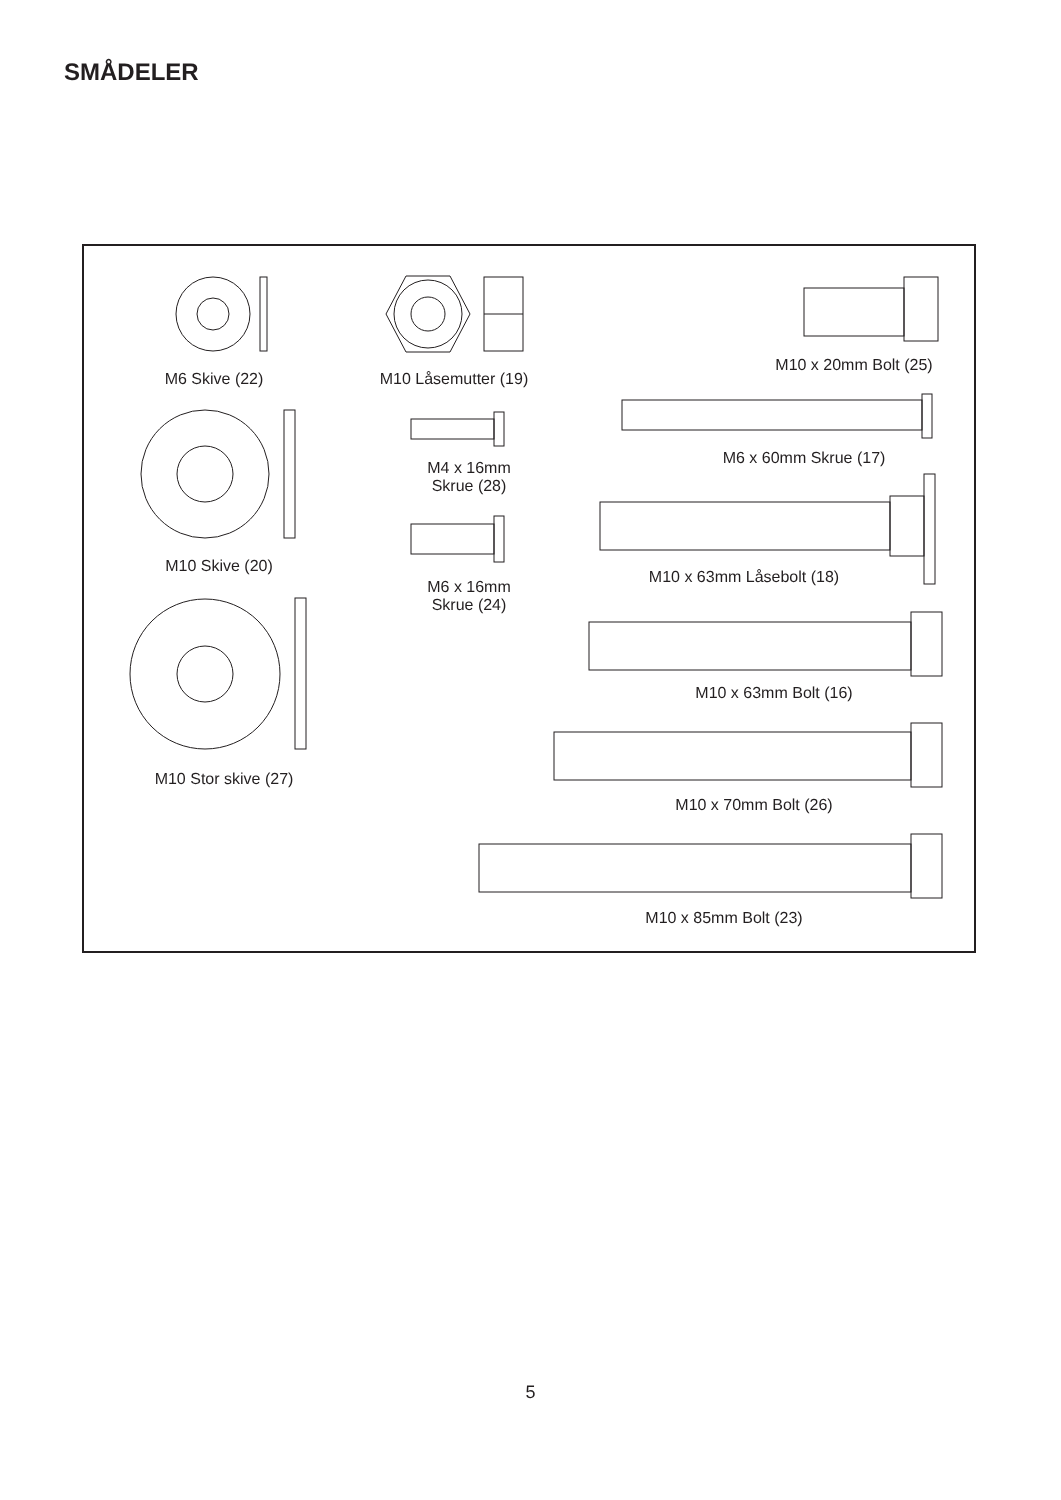SMÅDELER
M6 Skive (22)
M10 Låsemutter (19)
M10 x 20mm Bolt (25)
M6 x 60mm Skrue (17)
M4 x 16mm
Skrue (28)
M10 Skive (20)
M6 x 16mm
Skrue (24)
M10 x 63mm Låsebolt (18)
M10 x 63mm Bolt (16)
M10 Stor skive (27)
M10 x 70mm Bolt (26)
M10 x 85mm Bolt (23)
5